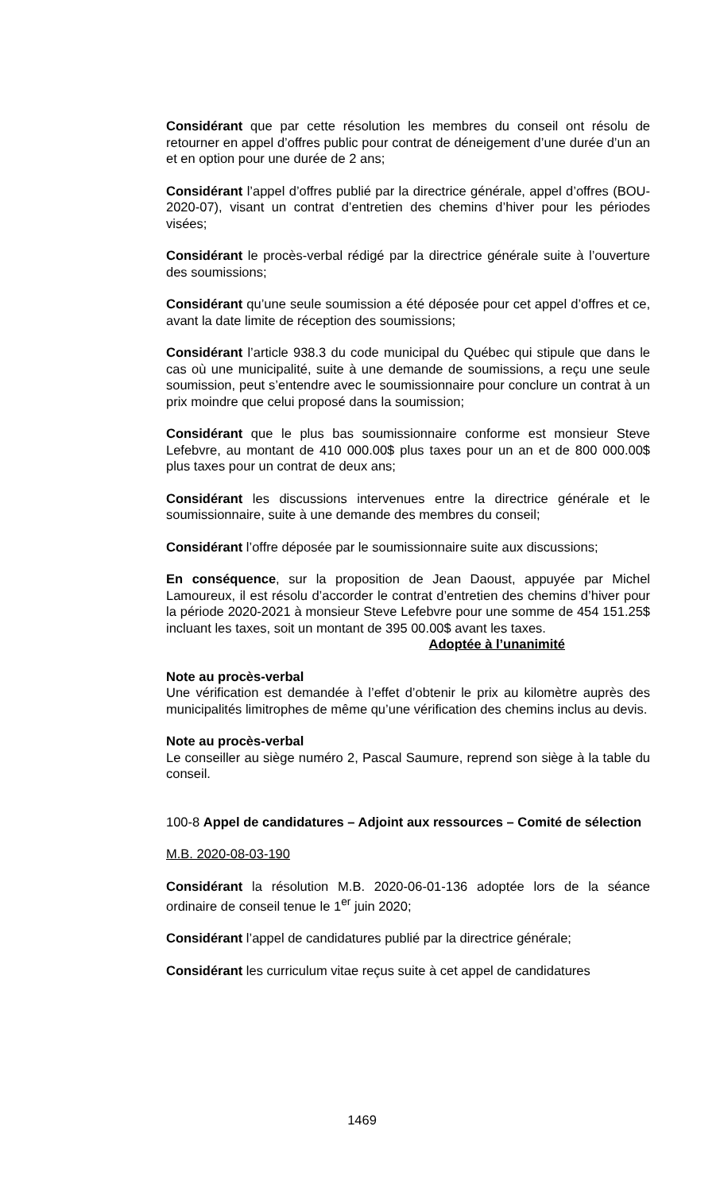Considérant que par cette résolution les membres du conseil ont résolu de retourner en appel d’offres public pour contrat de déneigement d’une durée d’un an et en option pour une durée de 2 ans;
Considérant l’appel d’offres publié par la directrice générale, appel d’offres (BOU-2020-07), visant un contrat d’entretien des chemins d’hiver pour les périodes visées;
Considérant le procès-verbal rédigé par la directrice générale suite à l’ouverture des soumissions;
Considérant qu’une seule soumission a été déposée pour cet appel d’offres et ce, avant la date limite de réception des soumissions;
Considérant l’article 938.3 du code municipal du Québec qui stipule que dans le cas où une municipalité, suite à une demande de soumissions, a reçu une seule soumission, peut s’entendre avec le soumissionnaire pour conclure un contrat à un prix moindre que celui proposé dans la soumission;
Considérant que le plus bas soumissionnaire conforme est monsieur Steve Lefebvre, au montant de 410 000.00$ plus taxes pour un an et de 800 000.00$ plus taxes pour un contrat de deux ans;
Considérant les discussions intervenues entre la directrice générale et le soumissionnaire, suite à une demande des membres du conseil;
Considérant l’offre déposée par le soumissionnaire suite aux discussions;
En conséquence, sur la proposition de Jean Daoust, appuyée par Michel Lamoureux, il est résolu d’accorder le contrat d’entretien des chemins d’hiver pour la période 2020-2021 à monsieur Steve Lefebvre pour une somme de 454 151.25$ incluant les taxes, soit un montant de 395 00.00$ avant les taxes.
Adoptée à l’unanimité
Note au procès-verbal
Une vérification est demandée à l’effet d’obtenir le prix au kilomètre auprès des municipalités limitrophes de même qu’une vérification des chemins inclus au devis.
Note au procès-verbal
Le conseiller au siège numéro 2, Pascal Saumure, reprend son siège à la table du conseil.
100-8 Appel de candidatures – Adjoint aux ressources – Comité de sélection
M.B. 2020-08-03-190
Considérant la résolution M.B. 2020-06-01-136 adoptée lors de la séance ordinaire de conseil tenue le 1<sup>er</sup> juin 2020;
Considérant l’appel de candidatures publié par la directrice générale;
Considérant les curriculum vitae reçus suite à cet appel de candidatures
1469